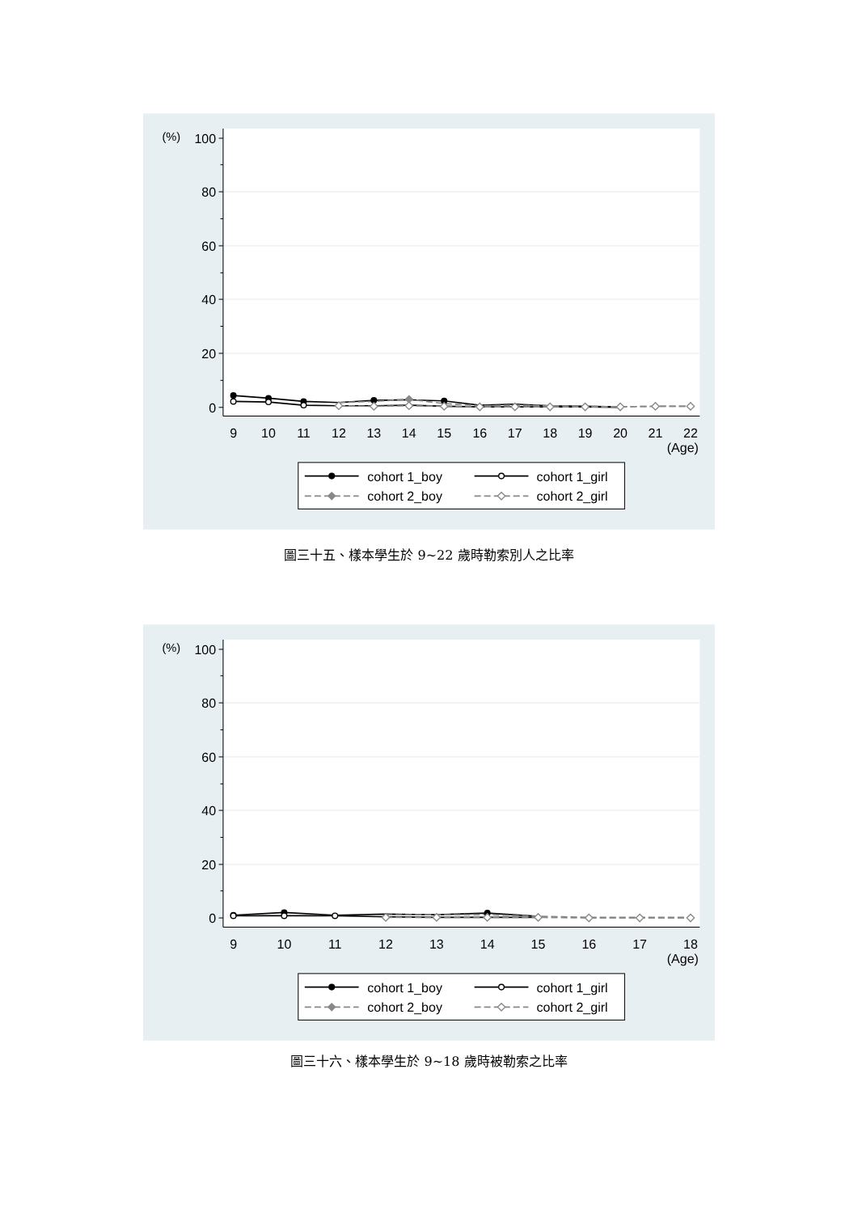100
80
60
40
20
0
(%)
9
10
11
12
13
14
15
16
17
18
19
20
21
22
(Age)
cohort 1_boy
cohort 1_girl
cohort 2_boy
cohort 2_girl
圖三十五、樣本學生於 9~22 歲時勒索別人之比率
100
80
60
40
20
0
(%)
9
10
11
12
13
14
15
16
17
18
(Age)
cohort 1_boy
cohort 1_girl
cohort 2_boy
cohort 2_girl
圖三十六、樣本學生於 9~18 歲時被勒索之比率